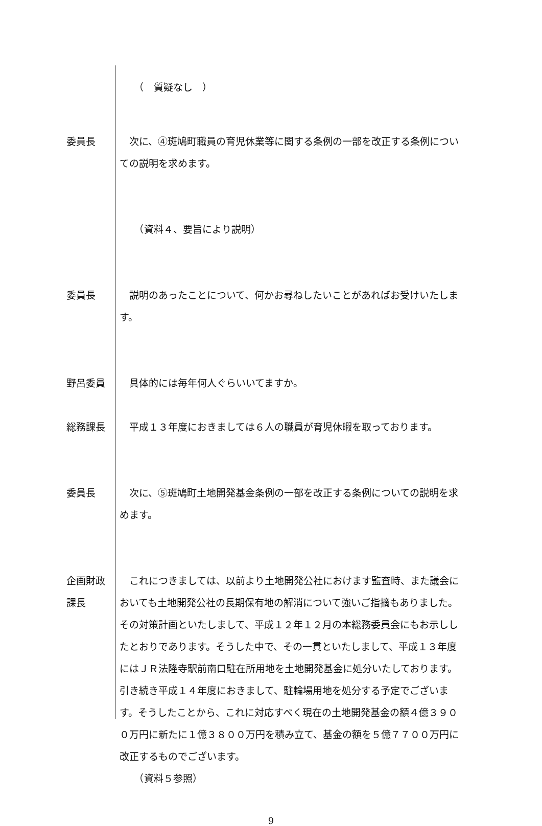（　質疑なし　）
委員長 　次に、④斑鳩町職員の育児休業等に関する条例の一部を改正する条例についての説明を求めます。
　　（資料４、要旨により説明）
委員長 　説明のあったことについて、何かお尋ねしたいことがあればお受けいたします。
野呂委員 　具体的には毎年何人ぐらいいてますか。
総務課長 　平成１３年度におきましては６人の職員が育児休暇を取っております。
委員長 　次に、⑤斑鳩町土地開発基金条例の一部を改正する条例についての説明を求めます。
企画財政
課長
　これにつきましては、以前より土地開発公社におけます監査時、また議会においても土地開発公社の長期保有地の解消について強いご指摘もありました。その対策計画といたしまして、平成１２年１２月の本総務委員会にもお示ししたとおりであります。そうした中で、その一貫といたしまして、平成１３年度にはＪＲ法隆寺駅前南口駐在所用地を土地開発基金に処分いたしております。引き続き平成１４年度におきまして、駐輪場用地を処分する予定でございます。そうしたことから、これに対応すべく現在の土地開発基金の額４億３９００万円に新たに１億３８００万円を積み立て、基金の額を５億７７００万円に改正するものでございます。
　　（資料５参照）
9